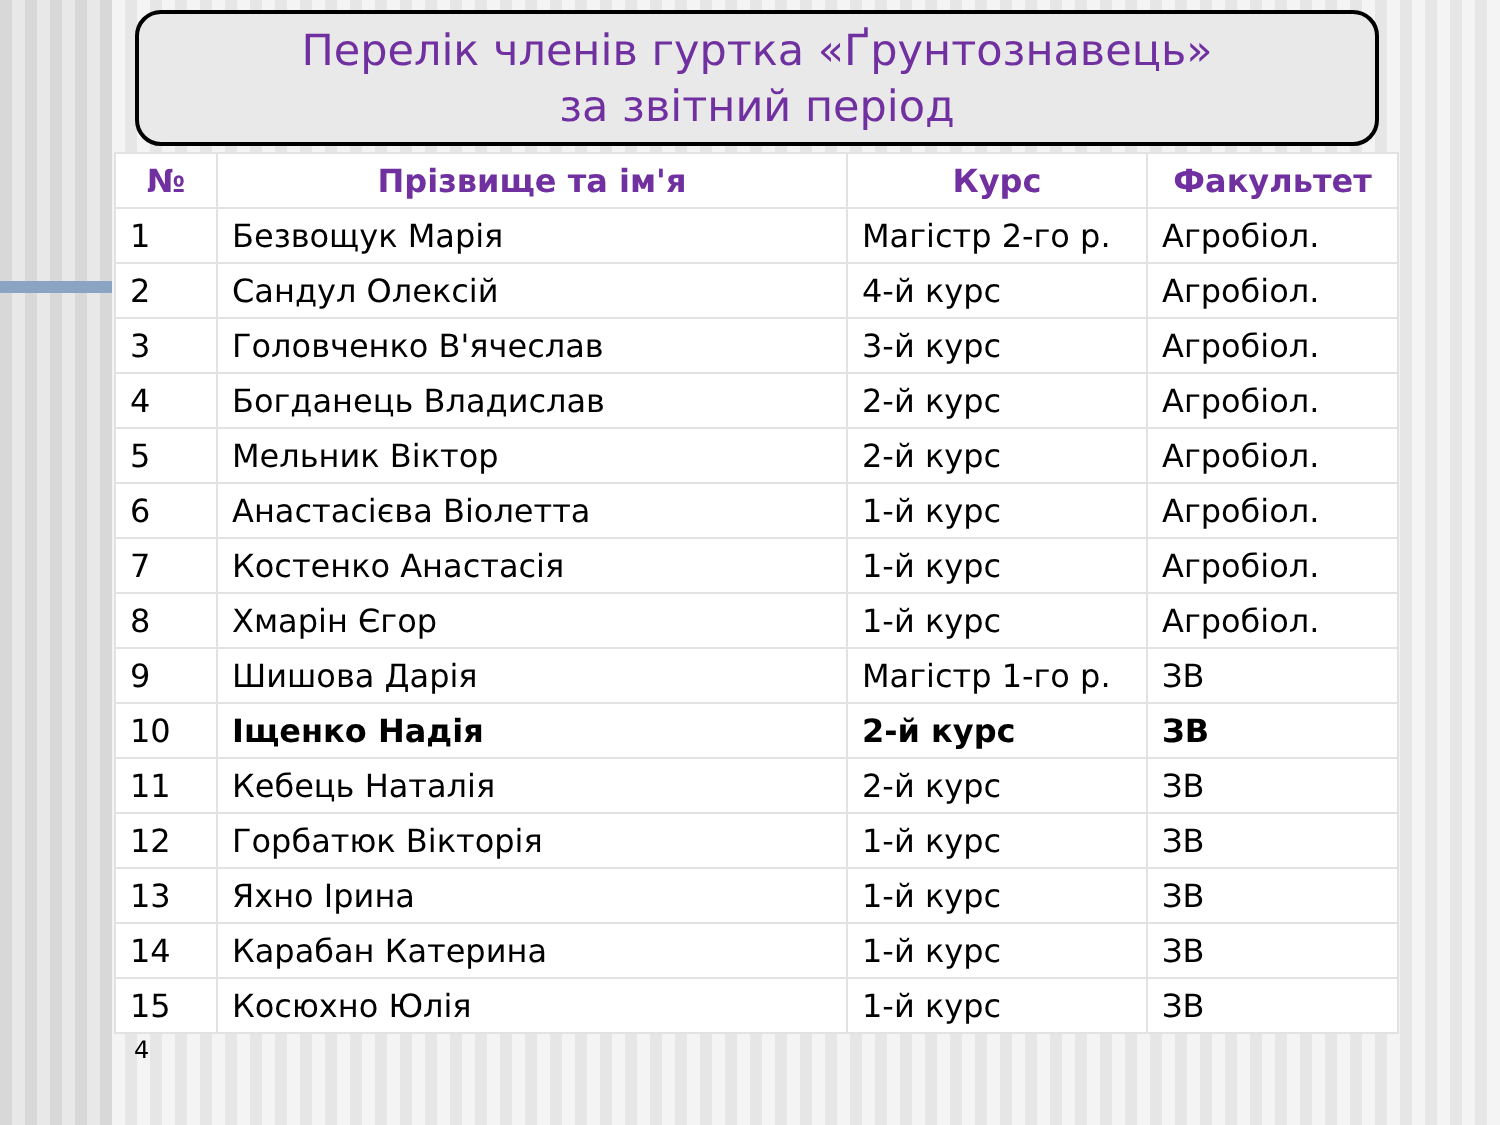Перелік членів гуртка «Ґрунтознавець»
за звітний період
| № | Прізвище та ім'я | Курс | Факультет |
| --- | --- | --- | --- |
| 1 | Безвощук Марія | Магістр 2-го р. | Агробіол. |
| 2 | Сандул Олексій | 4-й курс | Агробіол. |
| 3 | Головченко В'ячеслав | 3-й курс | Агробіол. |
| 4 | Богданець Владислав | 2-й курс | Агробіол. |
| 5 | Мельник Віктор | 2-й курс | Агробіол. |
| 6 | Анастасієва Віолетта | 1-й курс | Агробіол. |
| 7 | Костенко Анастасія | 1-й курс | Агробіол. |
| 8 | Хмарін Єгор | 1-й курс | Агробіол. |
| 9 | Шишова Дарія | Магістр 1-го р. | ЗВ |
| 10 | Іщенко Надія | 2-й курс | ЗВ |
| 11 | Кебець Наталія | 2-й курс | ЗВ |
| 12 | Горбатюк Вікторія | 1-й курс | ЗВ |
| 13 | Яхно Ірина | 1-й курс | ЗВ |
| 14 | Карабан Катерина | 1-й курс | ЗВ |
| 15 | Косюхно Юлія | 1-й курс | ЗВ |
4